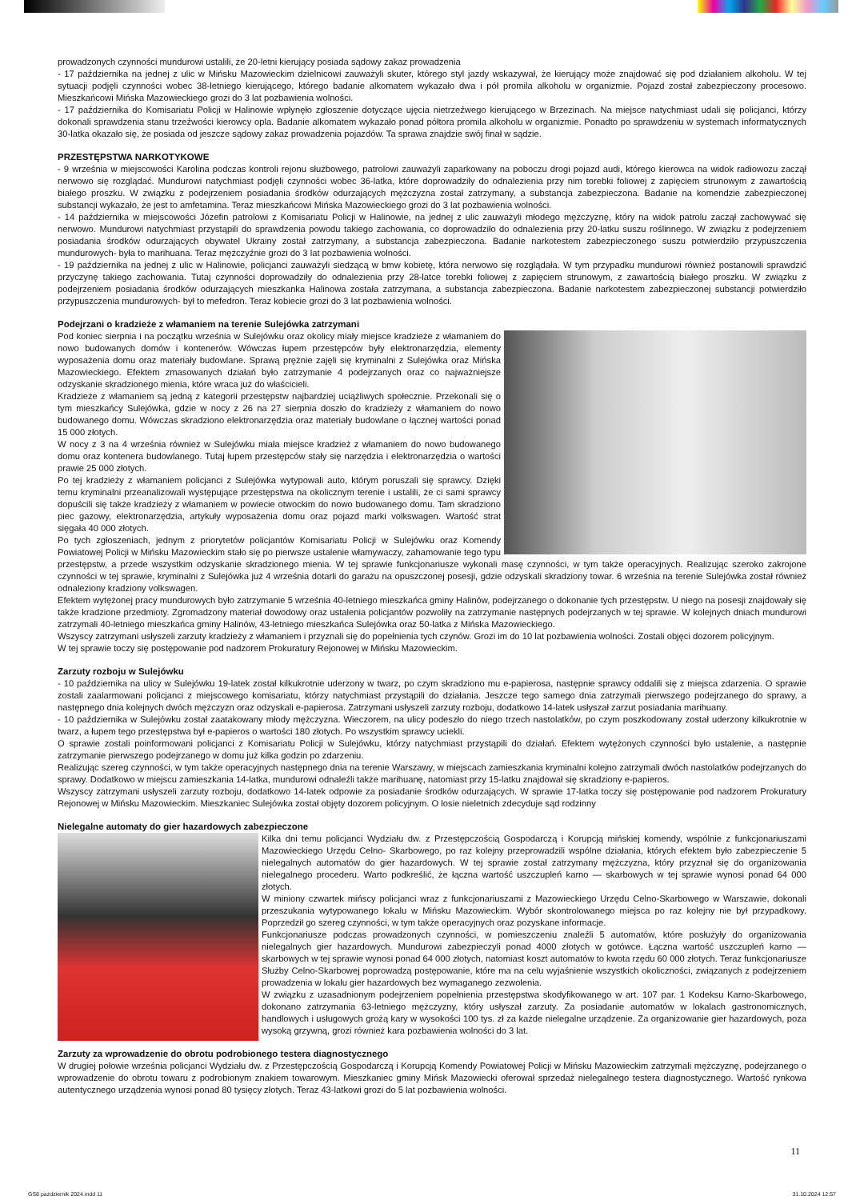prowadzonych czynności mundurowi ustalili, że 20-letni kierujący posiada sądowy zakaz prowadzenia
- 17 października na jednej z ulic w Mińsku Mazowieckim dzielnicowi zauważyli skuter, którego styl jazdy wskazywał, że kierujący może znajdować się pod działaniem alkoholu. W tej sytuacji podjęli czynności wobec 38-letniego kierującego, którego badanie alkomatem wykazało dwa i pół promila alkoholu w organizmie. Pojazd został zabezpieczony procesowo. Mieszkańcowi Mińska Mazowieckiego grozi do 3 lat pozbawienia wolności.
- 17 października do Komisariatu Policji w Halinowie wpłynęło zgłoszenie dotyczące ujęcia nietrzeźwego kierującego w Brzezinach. Na miejsce natychmiast udali się policjanci, którzy dokonali sprawdzenia stanu trzeźwości kierowcy opla. Badanie alkomatem wykazało ponad półtora promila alkoholu w organizmie. Ponadto po sprawdzeniu w systemach informatycznych 30-latka okazało się, że posiada od jeszcze sądowy zakaz prowadzenia pojazdów. Ta sprawa znajdzie swój finał w sądzie.
PRZESTĘPSTWA NARKOTYKOWE
- 9 września w miejscowości Karolina podczas kontroli rejonu służbowego, patrolowi zauważyli zaparkowany na poboczu drogi pojazd audi, którego kierowca na widok radiowozu zaczął nerwowo się rozglądać. Mundurowi natychmiast podjęli czynności wobec 36-latka, które doprowadziły do odnalezienia przy nim torebki foliowej z zapięciem strunowym z zawartością białego proszku. W związku z podejrzeniem posiadania środków odurzających mężczyzna został zatrzymany, a substancja zabezpieczona. Badanie na komendzie zabezpieczonej substancji wykazało, że jest to amfetamina. Teraz mieszkańcowi Mińska Mazowieckiego grozi do 3 lat pozbawienia wolności.
- 14 października w miejscowości Józefin patrolowi z Komisariatu Policji w Halinowie, na jednej z ulic zauważyli młodego mężczyznę, który na widok patrolu zaczął zachowywać się nerwowo. Mundurowi natychmiast przystąpili do sprawdzenia powodu takiego zachowania, co doprowadziło do odnalezienia przy 20-latku suszu roślinnego. W związku z podejrzeniem posiadania środków odurzających obywatel Ukrainy został zatrzymany, a substancja zabezpieczona. Badanie narkotestem zabezpieczonego suszu potwierdziło przypuszczenia mundurowych- była to marihuana. Teraz mężczyźnie grozi do 3 lat pozbawienia wolności.
- 19 października na jednej z ulic w Halinowie, policjanci zauważyli siedzącą w bmw kobietę, która nerwowo się rozglądała. W tym przypadku mundurowi również postanowili sprawdzić przyczynę takiego zachowania. Tutaj czynności doprowadziły do odnalezienia przy 28-latce torebki foliowej z zapięciem strunowym, z zawartością białego proszku. W związku z podejrzeniem posiadania środków odurzających mieszkanka Halinowa została zatrzymana, a substancja zabezpieczona. Badanie narkotestem zabezpieczonej substancji potwierdziło przypuszczenia mundurowych- był to mefedron. Teraz kobiecie grozi do 3 lat pozbawienia wolności.
Podejrzani o kradzieże z włamaniem na terenie Sulejówka zatrzymani
Pod koniec sierpnia i na początku września w Sulejówku oraz okolicy miały miejsce kradzieże z włamaniem do nowo budowanych domów i kontenerów. Wówczas łupem przestępców były elektronarzędzia, elementy wyposażenia domu oraz materiały budowlane. Sprawą prężnie zajęli się kryminalni z Sulejówka oraz Mińska Mazowieckiego. Efektem zmasowanych działań było zatrzymanie 4 podejrzanych oraz co najważniejsze odzyskanie skradzionego mienia, które wraca już do właścicieli.
Kradzieże z włamaniem są jedną z kategorii przestępstw najbardziej uciążliwych społecznie. Przekonali się o tym mieszkańcy Sulejówka, gdzie w nocy z 26 na 27 sierpnia doszło do kradzieży z włamaniem do nowo budowanego domu. Wówczas skradziono elektronarzędzia oraz materiały budowlane o łącznej wartości ponad 15 000 złotych.
W nocy z 3 na 4 września również w Sulejówku miała miejsce kradzież z włamaniem do nowo budowanego domu oraz kontenera budowlanego. Tutaj łupem przestępców stały się narzędzia i elektronarzędzia o wartości prawie 25 000 złotych.
Po tej kradzieży z włamaniem policjanci z Sulejówka wytypowali auto, którym poruszali się sprawcy. Dzięki temu kryminalni przeanalizowali występujące przestępstwa na okolicznym terenie i ustalili, że ci sami sprawcy dopuścili się także kradzieży z włamaniem w powiecie otwockim do nowo budowanego domu. Tam skradziono piec gazowy, elektronarzędzia, artykuły wyposażenia domu oraz pojazd marki volkswagen. Wartość strat sięgała 40 000 złotych.
Po tych zgłoszeniach, jednym z priorytetów policjantów Komisariatu Policji w Sulejówku oraz Komendy Powiatowej Policji w Mińsku Mazowieckim stało się po pierwsze ustalenie włamywaczy, zahamowanie tego typu przestępstw, a przede wszystkim odzyskanie skradzionego mienia. W tej sprawie funkcjonariusze wykonali masę czynności, w tym także operacyjnych. Realizując szeroko zakrojone czynności w tej sprawie, kryminalni z Sulejówka już 4 września dotarli do garażu na opuszczonej posesji, gdzie odzyskali skradziony towar. 6 września na terenie Sulejówka został również odnaleziony kradziony volkswagen.
Efektem wytężonej pracy mundurowych było zatrzymanie 5 września 40-letniego mieszkańca gminy Halinów, podejrzanego o dokonanie tych przestępstw. U niego na posesji znajdowały się także kradzione przedmioty. Zgromadzony materiał dowodowy oraz ustalenia policjantów pozwoliły na zatrzymanie następnych podejrzanych w tej sprawie. W kolejnych dniach mundurowi zatrzymali 40-letniego mieszkańca gminy Halinów, 43-letniego mieszkańca Sulejówka oraz 50-latka z Mińska Mazowieckiego.
Wszyscy zatrzymani usłyszeli zarzuty kradzieży z włamaniem i przyznali się do popełnienia tych czynów. Grozi im do 10 lat pozbawienia wolności. Zostali objęci dozorem policyjnym.
W tej sprawie toczy się postępowanie pod nadzorem Prokuratury Rejonowej w Mińsku Mazowieckim.
Zarzuty rozboju w Sulejówku
- 10 października na ulicy w Sulejówku 19-latek został kilkukrotnie uderzony w twarz, po czym skradziono mu e-papierosa, następnie sprawcy oddalili się z miejsca zdarzenia. O sprawie zostali zaalarmowani policjanci z miejscowego komisariatu, którzy natychmiast przystąpili do działania. Jeszcze tego samego dnia zatrzymali pierwszego podejrzanego do sprawy, a następnego dnia kolejnych dwóch mężczyzn oraz odzyskali e-papierosa. Zatrzymani usłyszeli zarzuty rozboju, dodatkowo 14-latek usłyszał zarzut posiadania marihuany.
- 10 października w Sulejówku został zaatakowany młody mężczyzna. Wieczorem, na ulicy podeszło do niego trzech nastolatków, po czym poszkodowany został uderzony kilkukrotnie w twarz, a łupem tego przestępstwa był e-papieros o wartości 180 złotych. Po wszystkim sprawcy uciekli.
O sprawie zostali poinformowani policjanci z Komisariatu Policji w Sulejówku, którzy natychmiast przystąpili do działań. Efektem wytężonych czynności było ustalenie, a następnie zatrzymanie pierwszego podejrzanego w domu już kilka godzin po zdarzeniu.
Realizując szereg czynności, w tym także operacyjnych następnego dnia na terenie Warszawy, w miejscach zamieszkania kryminalni kolejno zatrzymali dwóch nastolatków podejrzanych do sprawy. Dodatkowo w miejscu zamieszkania 14-latka, mundurowi odnaleźli także marihuanę, natomiast przy 15-latku znajdował się skradziony e-papieros.
Wszyscy zatrzymani usłyszeli zarzuty rozboju, dodatkowo 14-latek odpowie za posiadanie środków odurzających. W sprawie 17-latka toczy się postępowanie pod nadzorem Prokuratury Rejonowej w Mińsku Mazowieckim. Mieszkaniec Sulejówka został objęty dozorem policyjnym. O losie nieletnich zdecyduje sąd rodzinny
Nielegalne automaty do gier hazardowych zabezpieczone
Kilka dni temu policjanci Wydziału dw. z Przestępczością Gospodarczą i Korupcją mińskiej komendy, wspólnie z funkcjonariuszami Mazowieckiego Urzędu Celno- Skarbowego, po raz kolejny przeprowadzili wspólne działania, których efektem było zabezpieczenie 5 nielegalnych automatów do gier hazardowych. W tej sprawie został zatrzymany mężczyzna, który przyznał się do organizowania nielegalnego procederu. Warto podkreślić, że łączna wartość uszczupleń karno — skarbowych w tej sprawie wynosi ponad 64 000 złotych.
W miniony czwartek mińscy policjanci wraz z funkcjonariuszami z Mazowieckiego Urzędu Celno-Skarbowego w Warszawie, dokonali przeszukania wytypowanego lokalu w Mińsku Mazowieckim. Wybór skontrolowanego miejsca po raz kolejny nie był przypadkowy. Poprzedził go szereg czynności, w tym także operacyjnych oraz pozyskane informacje.
Funkcjonariusze podczas prowadzonych czynności, w pomieszczeniu znaleźli 5 automatów, które posłużyły do organizowania nielegalnych gier hazardowych. Mundurowi zabezpieczyli ponad 4000 złotych w gotówce. Łączna wartość uszczupleń karno — skarbowych w tej sprawie wynosi ponad 64 000 złotych, natomiast koszt automatów to kwota rzędu 60 000 złotych. Teraz funkcjonariusze Służby Celno-Skarbowej poprowadzą postępowanie, które ma na celu wyjaśnienie wszystkich okoliczności, związanych z podejrzeniem prowadzenia w lokalu gier hazardowych bez wymaganego zezwolenia.
W związku z uzasadnionym podejrzeniem popełnienia przestępstwa skodyfikowanego w art. 107 par. 1 Kodeksu Karno-Skarbowego, dokonano zatrzymania 63-letniego mężczyzny, który usłyszał zarzuty. Za posiadanie automatów w lokalach gastronomicznych, handlowych i usługowych grożą kary w wysokości 100 tys. zł za każde nielegalne urządzenie. Za organizowanie gier hazardowych, poza wysoką grzywną, grozi również kara pozbawienia wolności do 3 lat.
Zarzuty za wprowadzenie do obrotu podrobionego testera diagnostycznego
W drugiej połowie września policjanci Wydziału dw. z Przestępczością Gospodarczą i Korupcją Komendy Powiatowej Policji w Mińsku Mazowieckim zatrzymali mężczyznę, podejrzanego o wprowadzenie do obrotu towaru z podrobionym znakiem towarowym. Mieszkaniec gminy Mińsk Mazowiecki oferował sprzedaż nielegalnego testera diagnostycznego. Wartość rynkowa autentycznego urządzenia wynosi ponad 80 tysięcy złotych. Teraz 43-latkowi grozi do 5 lat pozbawienia wolności.
11
GS8 pazdziernik 2024.indd 11 31.10.2024 12:57